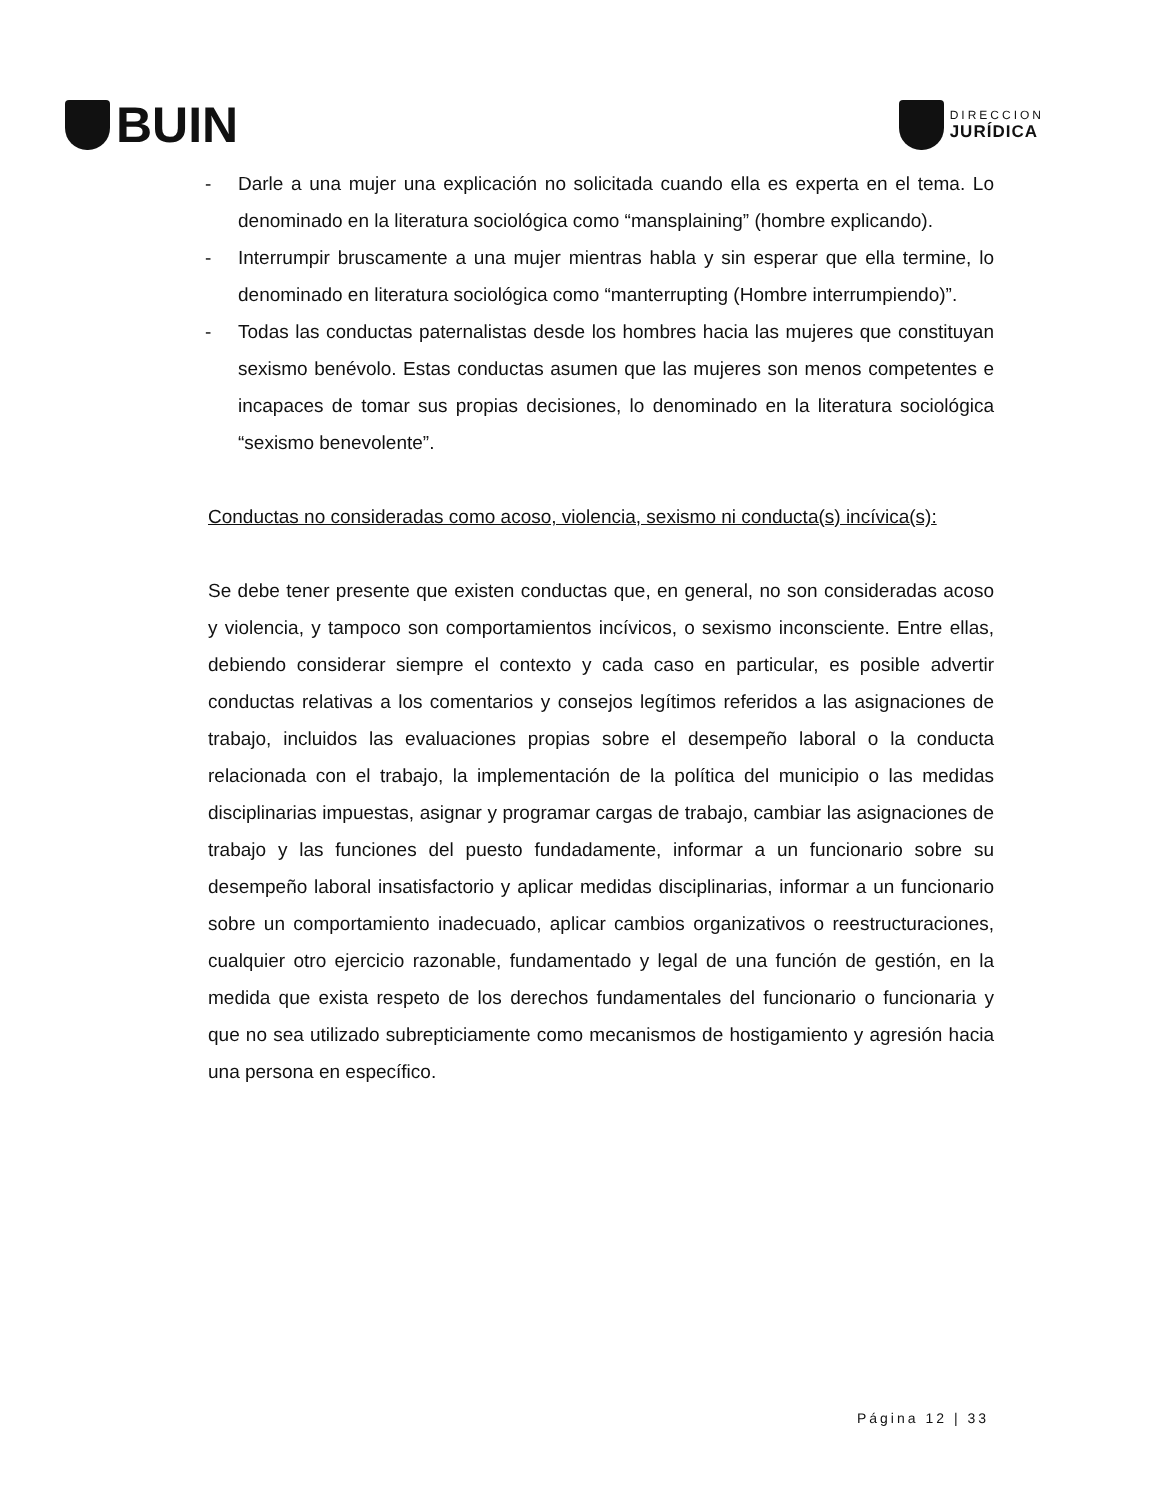BUIN
DIRECCION
JURÍDICA
- Darle a una mujer una explicación no solicitada cuando ella es experta en el tema. Lo denominado en la literatura sociológica como “mansplaining” (hombre explicando).
- Interrumpir bruscamente a una mujer mientras habla y sin esperar que ella termine, lo denominado en literatura sociológica como “manterrupting (Hombre interrumpiendo)”.
- Todas las conductas paternalistas desde los hombres hacia las mujeres que constituyan sexismo benévolo. Estas conductas asumen que las mujeres son menos competentes e incapaces de tomar sus propias decisiones, lo denominado en la literatura sociológica “sexismo benevolente”.
Conductas no consideradas como acoso, violencia, sexismo ni conducta(s) incívica(s):
Se debe tener presente que existen conductas que, en general, no son consideradas acoso y violencia, y tampoco son comportamientos incívicos, o sexismo inconsciente. Entre ellas, debiendo considerar siempre el contexto y cada caso en particular, es posible advertir conductas relativas a los comentarios y consejos legítimos referidos a las asignaciones de trabajo, incluidos las evaluaciones propias sobre el desempeño laboral o la conducta relacionada con el trabajo, la implementación de la política del municipio o las medidas disciplinarias impuestas, asignar y programar cargas de trabajo, cambiar las asignaciones de trabajo y las funciones del puesto fundadamente, informar a un funcionario sobre su desempeño laboral insatisfactorio y aplicar medidas disciplinarias, informar a un funcionario sobre un comportamiento inadecuado, aplicar cambios organizativos o reestructuraciones, cualquier otro ejercicio razonable, fundamentado y legal de una función de gestión, en la medida que exista respeto de los derechos fundamentales del funcionario o funcionaria y que no sea utilizado subrepticiamente como mecanismos de hostigamiento y agresión hacia una persona en específico.
Página 12 | 33